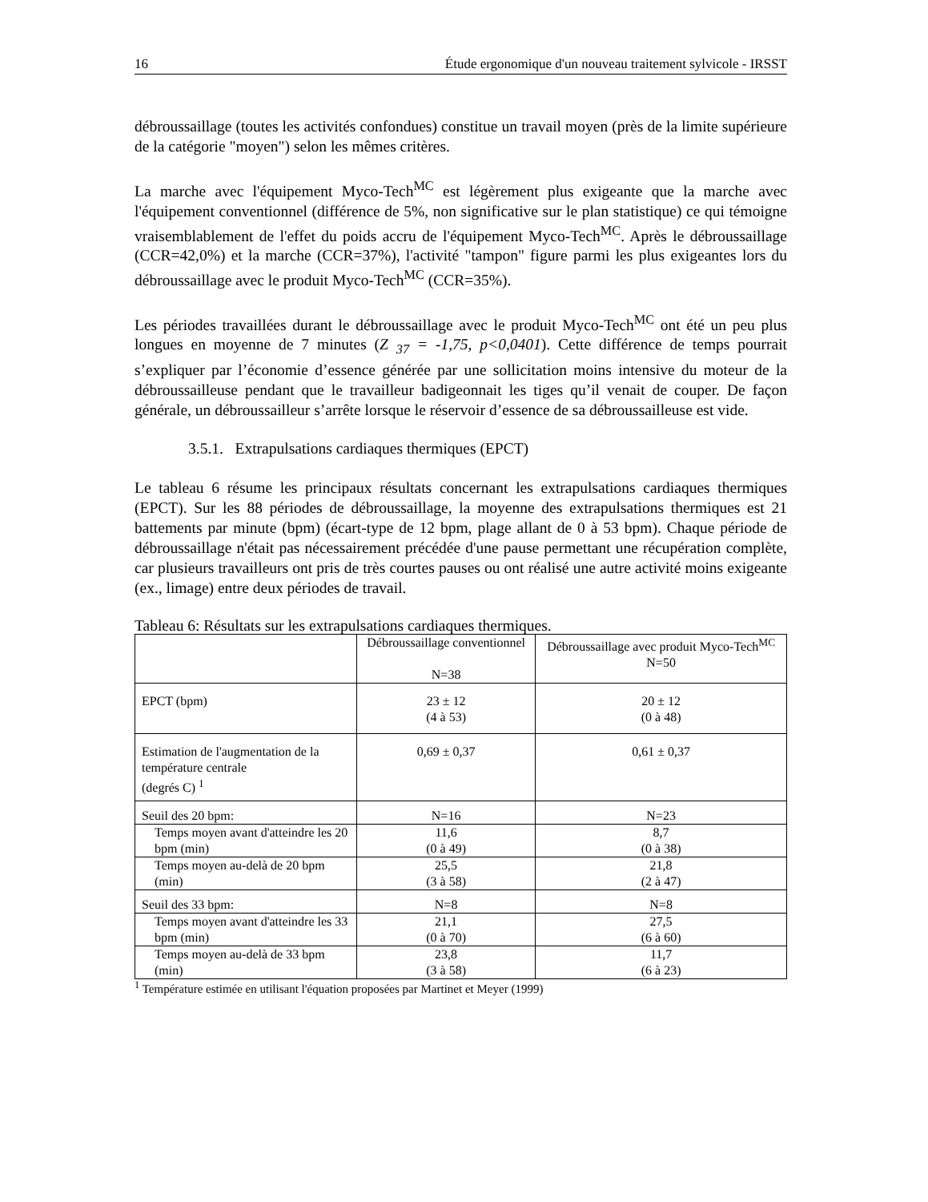16 Étude ergonomique d'un nouveau traitement sylvicole - IRSST
débroussaillage (toutes les activités confondues) constitue un travail moyen (près de la limite supérieure de la catégorie "moyen") selon les mêmes critères.
La marche avec l'équipement Myco-Tech<sup>MC</sup> est légèrement plus exigeante que la marche avec l'équipement conventionnel (différence de 5%, non significative sur le plan statistique) ce qui témoigne vraisemblablement de l'effet du poids accru de l'équipement Myco-Tech<sup>MC</sup>. Après le débroussaillage (CCR=42,0%) et la marche (CCR=37%), l'activité "tampon" figure parmi les plus exigeantes lors du débroussaillage avec le produit Myco-Tech<sup>MC</sup> (CCR=35%).
Les périodes travaillées durant le débroussaillage avec le produit Myco-Tech<sup>MC</sup> ont été un peu plus longues en moyenne de 7 minutes (Z <sub>37</sub> = -1,75, p<0,0401). Cette différence de temps pourrait s’expliquer par l’économie d’essence générée par une sollicitation moins intensive du moteur de la débroussailleuse pendant que le travailleur badigeonnait les tiges qu’il venait de couper. De façon générale, un débroussailleur s’arrête lorsque le réservoir d’essence de sa débroussailleuse est vide.
3.5.1. Extrapulsations cardiaques thermiques (EPCT)
Le tableau 6 résume les principaux résultats concernant les extrapulsations cardiaques thermiques (EPCT). Sur les 88 périodes de débroussaillage, la moyenne des extrapulsations thermiques est 21 battements par minute (bpm) (écart-type de 12 bpm, plage allant de 0 à 53 bpm). Chaque période de débroussaillage n'était pas nécessairement précédée d'une pause permettant une récupération complète, car plusieurs travailleurs ont pris de très courtes pauses ou ont réalisé une autre activité moins exigeante (ex., limage) entre deux périodes de travail.
Tableau 6: Résultats sur les extrapulsations cardiaques thermiques.
| | Débroussaillage conventionnel N=38 | Débroussaillage avec produit Myco-Tech<sup>MC</sup> N=50 |
| EPCT (bpm) | 23 ± 12 (4 à 53) | 20 ± 12 (0 à 48) |
| Estimation de l'augmentation de la température centrale (degrés C) <sup>1</sup> | 0,69 ± 0,37 | 0,61 ± 0,37 |
| Seuil des 20 bpm: | N=16 | N=23 |
| Temps moyen avant d'atteindre les 20 bpm (min) | 11,6 (0 à 49) | 8,7 (0 à 38) |
| Temps moyen au-delà de 20 bpm (min) | 25,5 (3 à 58) | 21,8 (2 à 47) |
| Seuil des 33 bpm: | N=8 | N=8 |
| Temps moyen avant d'atteindre les 33 bpm (min) | 21,1 (0 à 70) | 27,5 (6 à 60) |
| Temps moyen au-delà de 33 bpm (min) | 23,8 (3 à 58) | 11,7 (6 à 23) |
<sup>1</sup> Température estimée en utilisant l'équation proposées par Martinet et Meyer (1999)